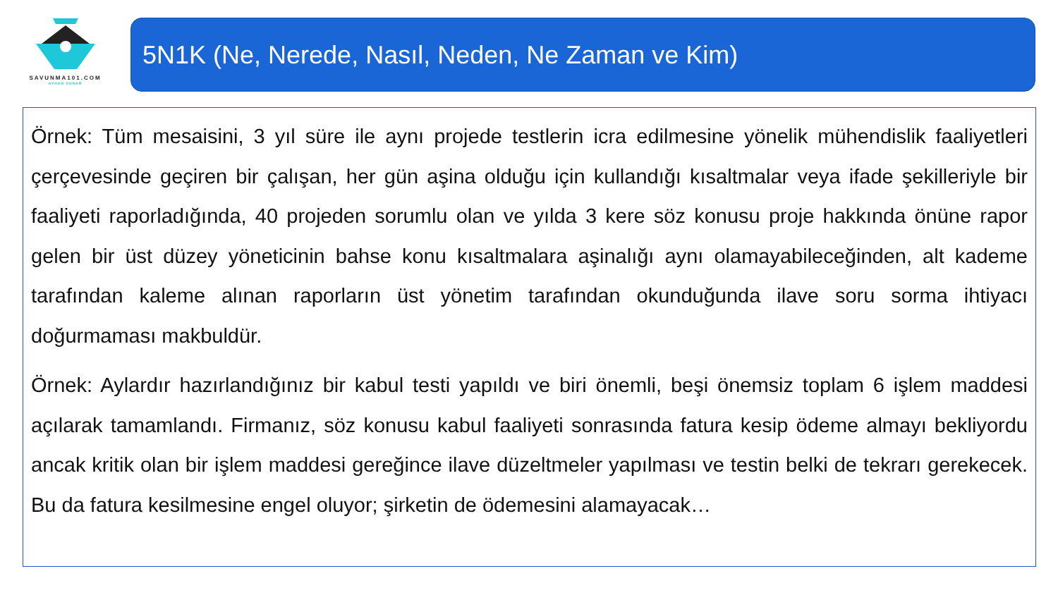SAVUNMA101.COM
AYHAN SUNAR
5N1K (Ne, Nerede, Nasıl, Neden, Ne Zaman ve Kim)
Örnek: Tüm mesaisini, 3 yıl süre ile aynı projede testlerin icra edilmesine yönelik mühendislik faaliyetleri çerçevesinde geçiren bir çalışan, her gün aşina olduğu için kullandığı kısaltmalar veya ifade şekilleriyle bir faaliyeti raporladığında, 40 projeden sorumlu olan ve yılda 3 kere söz konusu proje hakkında önüne rapor gelen bir üst düzey yöneticinin bahse konu kısaltmalara aşinalığı aynı olamayabileceğinden, alt kademe tarafından kaleme alınan raporların üst yönetim tarafından okunduğunda ilave soru sorma ihtiyacı doğurmaması makbuldür.
Örnek: Aylardır hazırlandığınız bir kabul testi yapıldı ve biri önemli, beşi önemsiz toplam 6 işlem maddesi açılarak tamamlandı. Firmanız, söz konusu kabul faaliyeti sonrasında fatura kesip ödeme almayı bekliyordu ancak kritik olan bir işlem maddesi gereğince ilave düzeltmeler yapılması ve testin belki de tekrarı gerekecek. Bu da fatura kesilmesine engel oluyor; şirketin de ödemesini alamayacak…